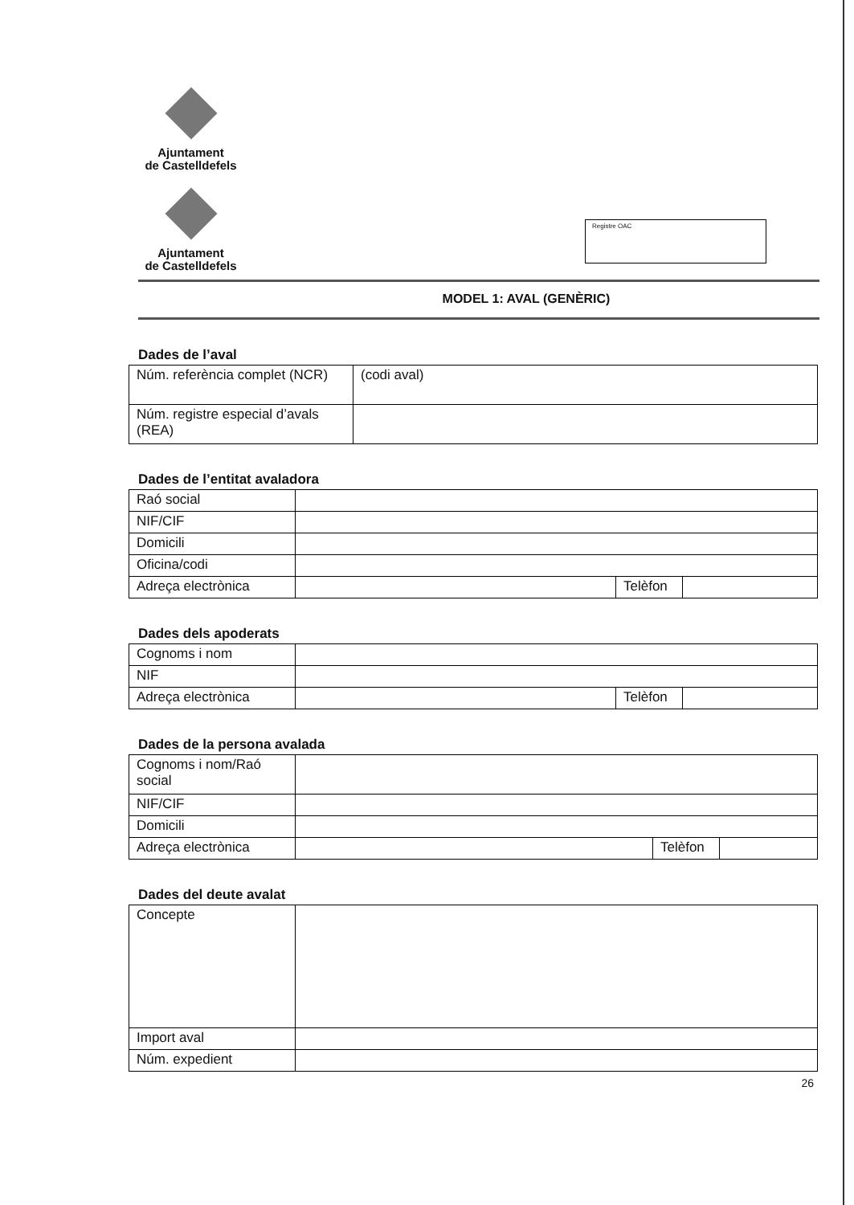Ajuntament
de Castelldefels
Ajuntament
de Castelldefels
Registre OAC
MODEL 1: AVAL (GENÈRIC)
Dades de l’aval
| Núm. referència complet (NCR) | (codi aval) |
| Núm. registre especial d’avals (REA) | |
Dades de l’entitat avaladora
| Raó social | | | |
| NIF/CIF | | | |
| Domicili | | | |
| Oficina/codi | | | |
| Adreça electrònica | | Telèfon | |
Dades dels apoderats
| Cognoms i nom | | | |
| NIF | | | |
| Adreça electrònica | | Telèfon | |
Dades de la persona avalada
| Cognoms i nom/Raó social | | | |
| NIF/CIF | | | |
| Domicili | | | |
| Adreça electrònica | | Telèfon | |
Dades del deute avalat
| Concepte | |
| Import aval | |
| Núm. expedient | |
26